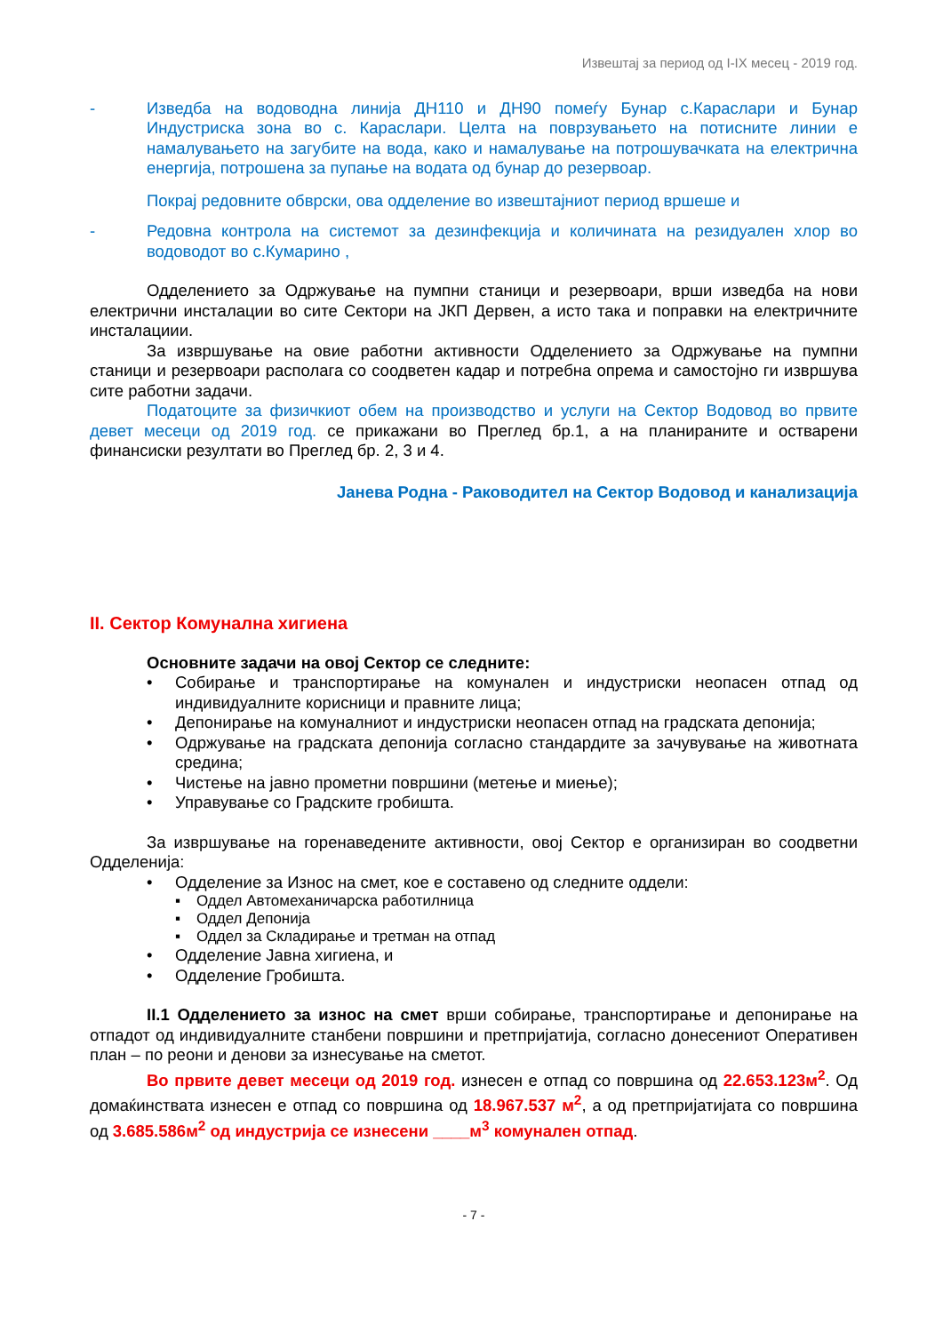Извештај за период од I-IX месец - 2019 год.
- Изведба на водоводна линија ДН110 и ДН90 помеѓу Бунар с.Караслари и Бунар Индустриска зона во с. Караслари. Целта на поврзувањето на потисните линии е намалувањето на загубите на вода, како и намалување на потрошувачката на електрична енергија, потрошена за пупање на водата од бунар до резервоар.
Покрај редовните обврски, ова одделение во извештајниот период вршеше и
- Редовна контрола на системот за дезинфекција и количината на резидуален хлор во водоводот во с.Кумарино ,
Одделението за Одржување на пумпни станици и резервоари, врши изведба на нови електрични инсталации во сите Сектори на ЈКП Дервен, а исто така и поправки на електричните инсталациии.
За извршување на овие работни активности Одделението за Одржување на пумпни станици и резервоари располага со соодветен кадар и потребна опрема и самостојно ги извршува сите работни задачи.
Податоците за физичкиот обем на производство и услуги на Сектор Водовод во првите девет месеци од 2019 год. се прикажани во Преглед бр.1, а на планираните и остварени финансиски резултати во Преглед бр. 2, 3 и 4.
Јанева Родна - Раководител на Сектор Водовод и канализација
II. Сектор Комунална хигиена
Основните задачи на овој Сектор се следните:
• Собирање и транспортирање на комунален и индустриски неопасен отпад од индивидуалните корисници и правните лица;
• Депонирање на комуналниот и индустриски неопасен отпад на градската депонија;
• Одржување на градската депонија согласно стандардите за зачувување на животната средина;
• Чистење на јавно прометни површини (метење и миење);
• Управување со Градските гробишта.
За извршување на горенаведените активности, овој Сектор е организиран во соодветни Одделенија:
• Одделение за Износ на смет, кое е составено од следните оддели:
▪ Оддел Автомеханичарска работилница
▪ Оддел Депонија
▪ Оддел за Складирање и третман на отпад
• Одделение Јавна хигиена, и
• Одделение Гробишта.
II.1 Одделението за износ на смет врши собирање, транспортирање и депонирање на отпадот од индивидуалните станбени површини и претпријатија, согласно донесениот Оперативен план – по реони и денови за изнесување на сметот.
Во првите девет месеци од 2019 год. изнесен е отпад со површина од 22.653.123м<sup>2</sup>. Од домаќинствата изнесен е отпад со површина од 18.967.537 м<sup>2</sup>, а од претпријатијата со површина од 3.685.586м<sup>2</sup> од индустрија се изнесени ____м<sup>3</sup> комунален отпад.
- 7 -